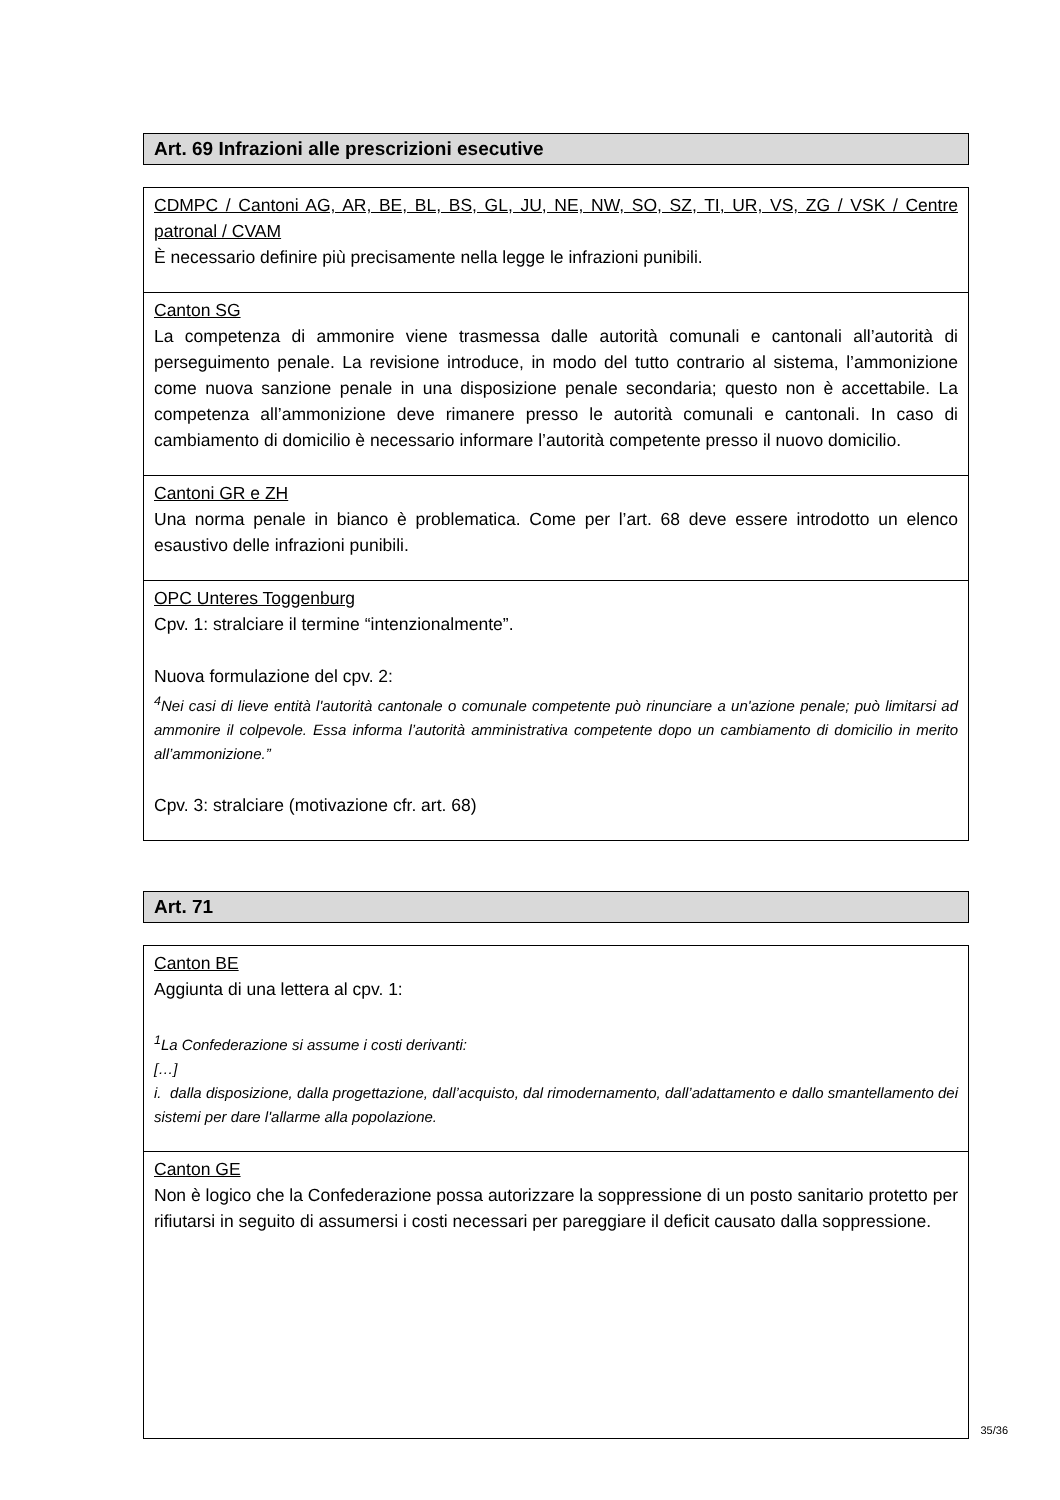Art. 69 Infrazioni alle prescrizioni esecutive
| CDMPC / Cantoni AG, AR, BE, BL, BS, GL, JU, NE, NW, SO, SZ, TI, UR, VS, ZG / VSK / Centre patronal / CVAM È necessario definire più precisamente nella legge le infrazioni punibili. |
| Canton SG La competenza di ammonire viene trasmessa dalle autorità comunali e cantonali all’autorità di perseguimento penale. La revisione introduce, in modo del tutto contrario al sistema, l’ammonizione come nuova sanzione penale in una disposizione penale secondaria; questo non è accettabile. La competenza all’ammonizione deve rimanere presso le autorità comunali e cantonali. In caso di cambiamento di domicilio è necessario informare l’autorità competente presso il nuovo domicilio. |
| Cantoni GR e ZH Una norma penale in bianco è problematica. Come per l’art. 68 deve essere introdotto un elenco esaustivo delle infrazioni punibili. |
| OPC Unteres Toggenburg Cpv. 1: stralciare il termine “intenzionalmente”. Nuova formulazione del cpv. 2: <sup>4</sup> Nei casi di lieve entità l'autorità cantonale o comunale competente può rinunciare a un'azione penale; può limitarsi ad ammonire il colpevole. Essa informa l’autorità amministrativa competente dopo un cambiamento di domicilio in merito all’ammonizione.” Cpv. 3: stralciare (motivazione cfr. art. 68) |
Art. 71
| Canton BE Aggiunta di una lettera al cpv. 1: <sup>1</sup> La Confederazione si assume i costi derivanti: […] i. dalla disposizione, dalla progettazione, dall’acquisto, dal rimodernamento, dall’adattamento e dallo smantellamento dei sistemi per dare l'allarme alla popolazione. |
| Canton GE Non è logico che la Confederazione possa autorizzare la soppressione di un posto sanitario protetto per rifiutarsi in seguito di assumersi i costi necessari per pareggiare il deficit causato dalla soppressione. |
35/36